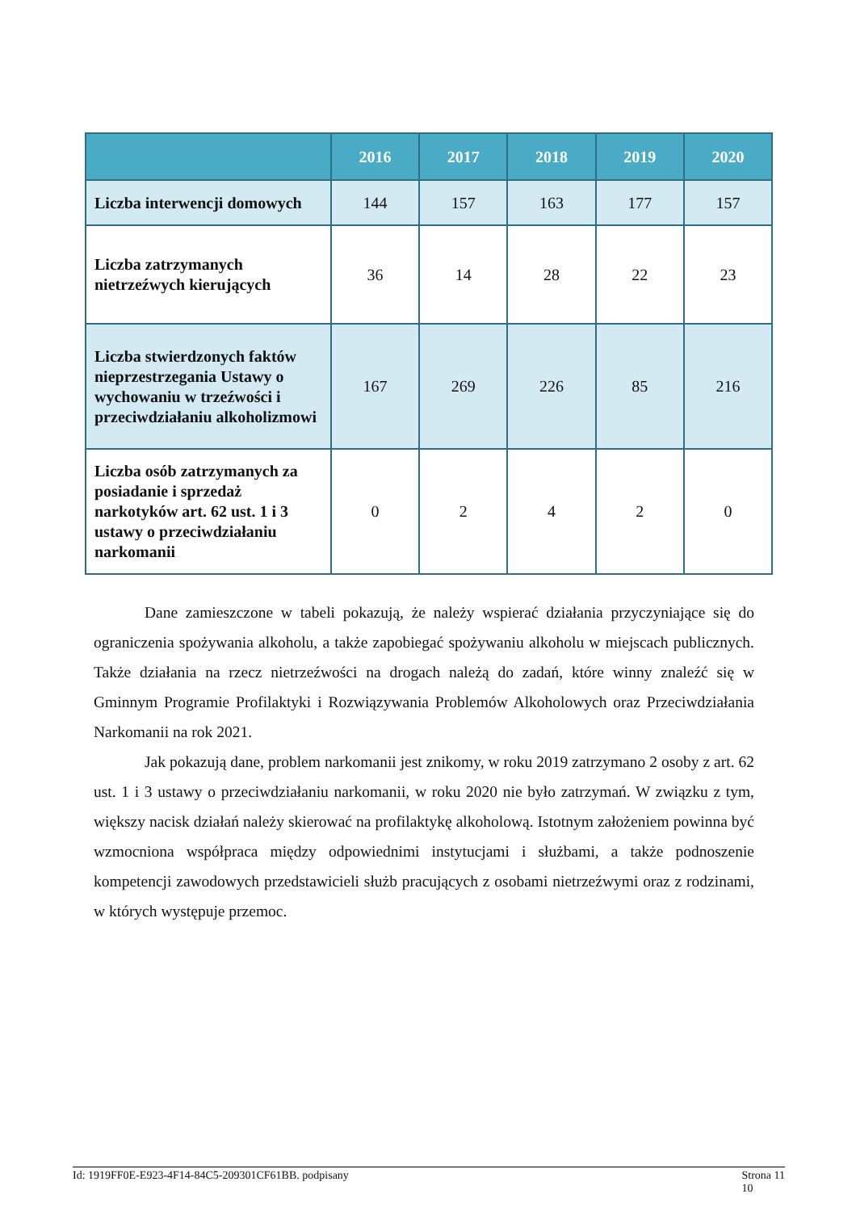| | 2016 | 2017 | 2018 | 2019 | 2020 |
| --- | --- | --- | --- | --- | --- |
| Liczba interwencji domowych | 144 | 157 | 163 | 177 | 157 |
| Liczba zatrzymanych nietrzeźwych kierujących | 36 | 14 | 28 | 22 | 23 |
| Liczba stwierdzonych faktów nieprzestrzegania Ustawy o wychowaniu w trzeźwości i przeciwdziałaniu alkoholizmowi | 167 | 269 | 226 | 85 | 216 |
| Liczba osób zatrzymanych za posiadanie i sprzedaż narkotyków art. 62 ust. 1 i 3 ustawy o przeciwdziałaniu narkomanii | 0 | 2 | 4 | 2 | 0 |
Dane zamieszczone w tabeli pokazują, że należy wspierać działania przyczyniające się do ograniczenia spożywania alkoholu, a także zapobiegać spożywaniu alkoholu w miejscach publicznych. Także działania na rzecz nietrzeźwości na drogach należą do zadań, które winny znaleźć się w Gminnym Programie Profilaktyki i Rozwiązywania Problemów Alkoholowych oraz Przeciwdziałania Narkomanii na rok 2021.
Jak pokazują dane, problem narkomanii jest znikomy, w roku 2019 zatrzymano 2 osoby z art. 62 ust. 1 i 3 ustawy o przeciwdziałaniu narkomanii, w roku 2020 nie było zatrzymań. W związku z tym, większy nacisk działań należy skierować na profilaktykę alkoholową. Istotnym założeniem powinna być wzmocniona współpraca między odpowiednimi instytucjami i służbami, a także podnoszenie kompetencji zawodowych przedstawicieli służb pracujących z osobami nietrzeźwymi oraz z rodzinami, w których występuje przemoc.
Id: 1919FF0E-E923-4F14-84C5-209301CF61BB. podpisany Strona 11
10